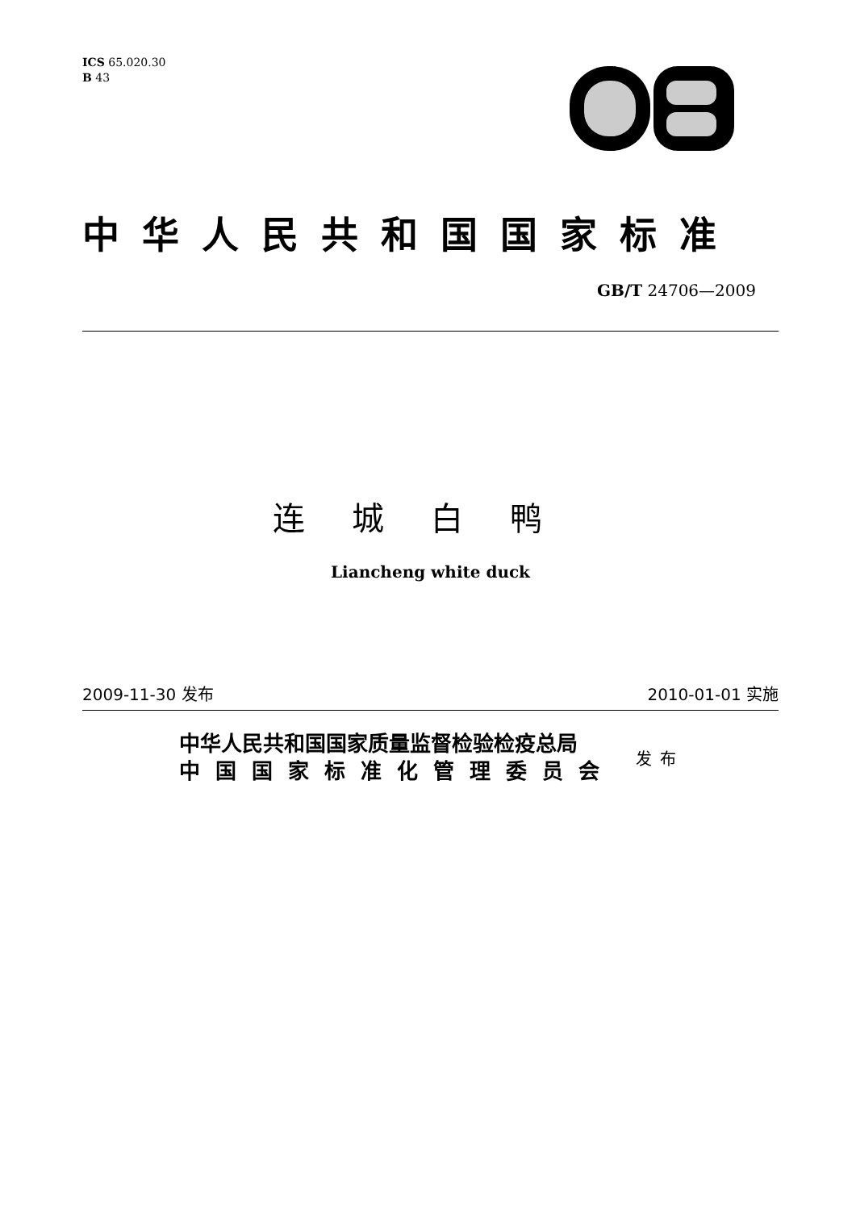ICS 65.020.30
B 43
中华人民共和国国家标准
GB/T 24706—2009
连城白鸭
Liancheng white duck
2009-11-30 发布 2010-01-01 实施
中华人民共和国国家质量监督检验检疫总局
中国国家标准化管理委员会
发布